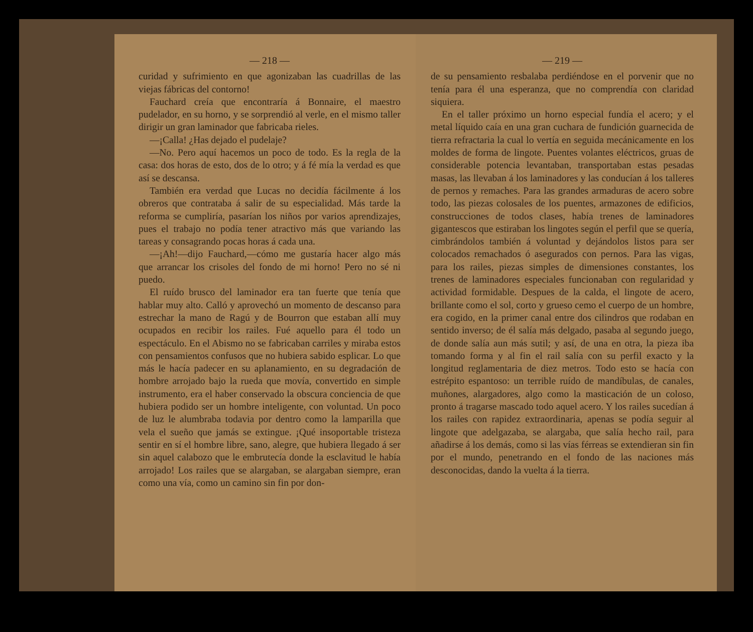— 218 —
curidad y sufrimiento en que agonizaban las cuadrillas de las viejas fábricas del contorno!
Fauchard creía que encontraría á Bonnaire, el maestro pudelador, en su horno, y se sorprendió al verle, en el mismo taller dirigir un gran laminador que fabricaba rieles.
—¡Calla! ¿Has dejado el pudelaje?
—No. Pero aquí hacemos un poco de todo. Es la regla de la casa: dos horas de esto, dos de lo otro; y á fé mía la verdad es que así se descansa.
También era verdad que Lucas no decidía fácilmente á los obreros que contrataba á salir de su especialidad. Más tarde la reforma se cumpliría, pasarían los niños por varios aprendizajes, pues el trabajo no podía tener atractivo más que variando las tareas y consagrando pocas horas á cada una.
—¡Ah!—dijo Fauchard,—cómo me gustaría hacer algo más que arrancar los crisoles del fondo de mi horno! Pero no sé ni puedo.
El ruído brusco del laminador era tan fuerte que tenía que hablar muy alto. Calló y aprovechó un momento de descanso para estrechar la mano de Ragú y de Bourron que estaban allí muy ocupados en recibir los railes. Fué aquello para él todo un espectáculo. En el Abismo no se fabricaban carriles y miraba estos con pensamientos confusos que no hubiera sabido esplicar. Lo que más le hacía padecer en su aplanamiento, en su degradación de hombre arrojado bajo la rueda que movía, convertido en simple instrumento, era el haber conservado la obscura conciencia de que hubiera podido ser un hombre inteligente, con voluntad. Un poco de luz le alumbraba todavia por dentro como la lamparilla que vela el sueño que jamás se extingue. ¡Qué insoportable tristeza sentir en sí el hombre libre, sano, alegre, que hubiera llegado á ser sin aquel calabozo que le embrutecía donde la esclavitud le había arrojado! Los railes que se alargaban, se alargaban siempre, eran como una vía, como un camino sin fin por don-
— 219 —
de su pensamiento resbalaba perdiéndose en el porvenir que no tenía para él una esperanza, que no comprendía con claridad siquiera.
En el taller próximo un horno especial fundía el acero; y el metal líquido caía en una gran cuchara de fundición guarnecida de tierra refractaria la cual lo vertía en seguida mecánicamente en los moldes de forma de lingote. Puentes volantes eléctricos, gruas de considerable potencia levantaban, transportaban estas pesadas masas, las llevaban á los laminadores y las conducían á los talleres de pernos y remaches. Para las grandes armaduras de acero sobre todo, las piezas colosales de los puentes, armazones de edificios, construcciones de todos clases, había trenes de laminadores gigantescos que estiraban los lingotes según el perfil que se quería, cimbrándolos también á voluntad y dejándolos listos para ser colocados remachados ó asegurados con pernos. Para las vigas, para los railes, piezas simples de dimensiones constantes, los trenes de laminadores especiales funcionaban con regularidad y actividad formidable. Despues de la calda, el lingote de acero, brillante como el sol, corto y grueso cemo el cuerpo de un hombre, era cogido, en la primer canal entre dos cilindros que rodaban en sentido inverso; de él salía más delgado, pasaba al segundo juego, de donde salía aun más sutil; y así, de una en otra, la pieza iba tomando forma y al fin el rail salía con su perfil exacto y la longitud reglamentaria de diez metros. Todo esto se hacía con estrépito espantoso: un terrible ruído de mandíbulas, de canales, muñones, alargadores, algo como la masticación de un coloso, pronto á tragarse mascado todo aquel acero. Y los railes sucedían á los railes con rapidez extraordinaria, apenas se podía seguir al lingote que adelgazaba, se alargaba, que salía hecho rail, para añadirse á los demás, como si las vías férreas se extendieran sin fin por el mundo, penetrando en el fondo de las naciones más desconocidas, dando la vuelta á la tierra.